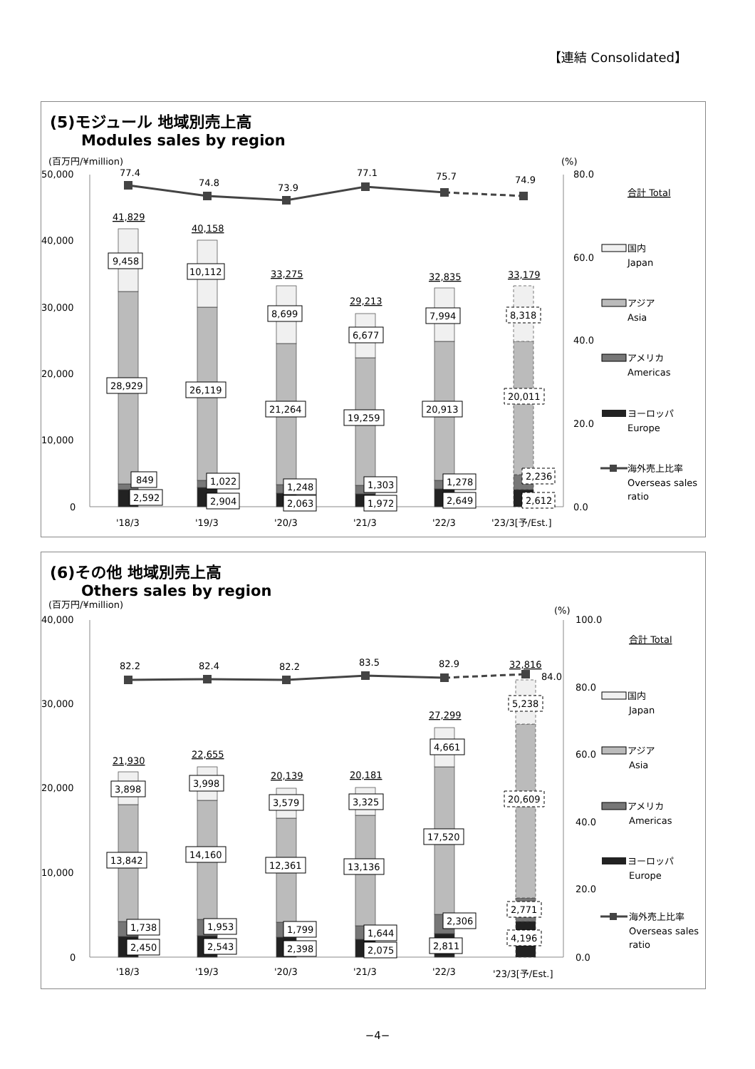【連結 Consolidated】
(5)モジュール 地域別売上高
Modules sales by region
(百万円/¥million)
(%)
50,000
40,000
30,000
20,000
10,000
0
80.0
60.0
40.0
20.0
0.0
77.4
74.8
73.9
77.1
75.7
74.9
41,829
40,158
33,275
29,213
32,835
33,179
9,458
10,112
8,699
6,677
7,994
8,318
28,929
26,119
21,264
19,259
20,913
20,011
849
1,022
1,248
1,303
1,278
2,236
2,592
2,904
2,063
1,972
2,649
2,612
'18/3
'19/3
'20/3
'21/3
'22/3
'23/3[予/Est.]
合計 Total
国内
Japan
アジア
Asia
アメリカ
Americas
ヨーロッパ
Europe
海外売上比率
Overseas sales
ratio
(6)その他 地域別売上高
Others sales by region
(百万円/¥million)
(%)
40,000
30,000
20,000
10,000
0
100.0
80.0
60.0
40.0
20.0
0.0
82.2
82.4
82.2
83.5
82.9
84.0
21,930
22,655
20,139
20,181
27,299
32,816
3,898
3,998
3,579
3,325
4,661
5,238
13,842
14,160
12,361
13,136
17,520
20,609
1,738
1,953
1,799
1,644
2,306
2,771
2,450
2,543
2,398
2,075
2,811
4,196
'18/3
'19/3
'20/3
'21/3
'22/3
'23/3[予/Est.]
合計 Total
国内
Japan
アジア
Asia
アメリカ
Americas
ヨーロッパ
Europe
海外売上比率
Overseas sales
ratio
−4−